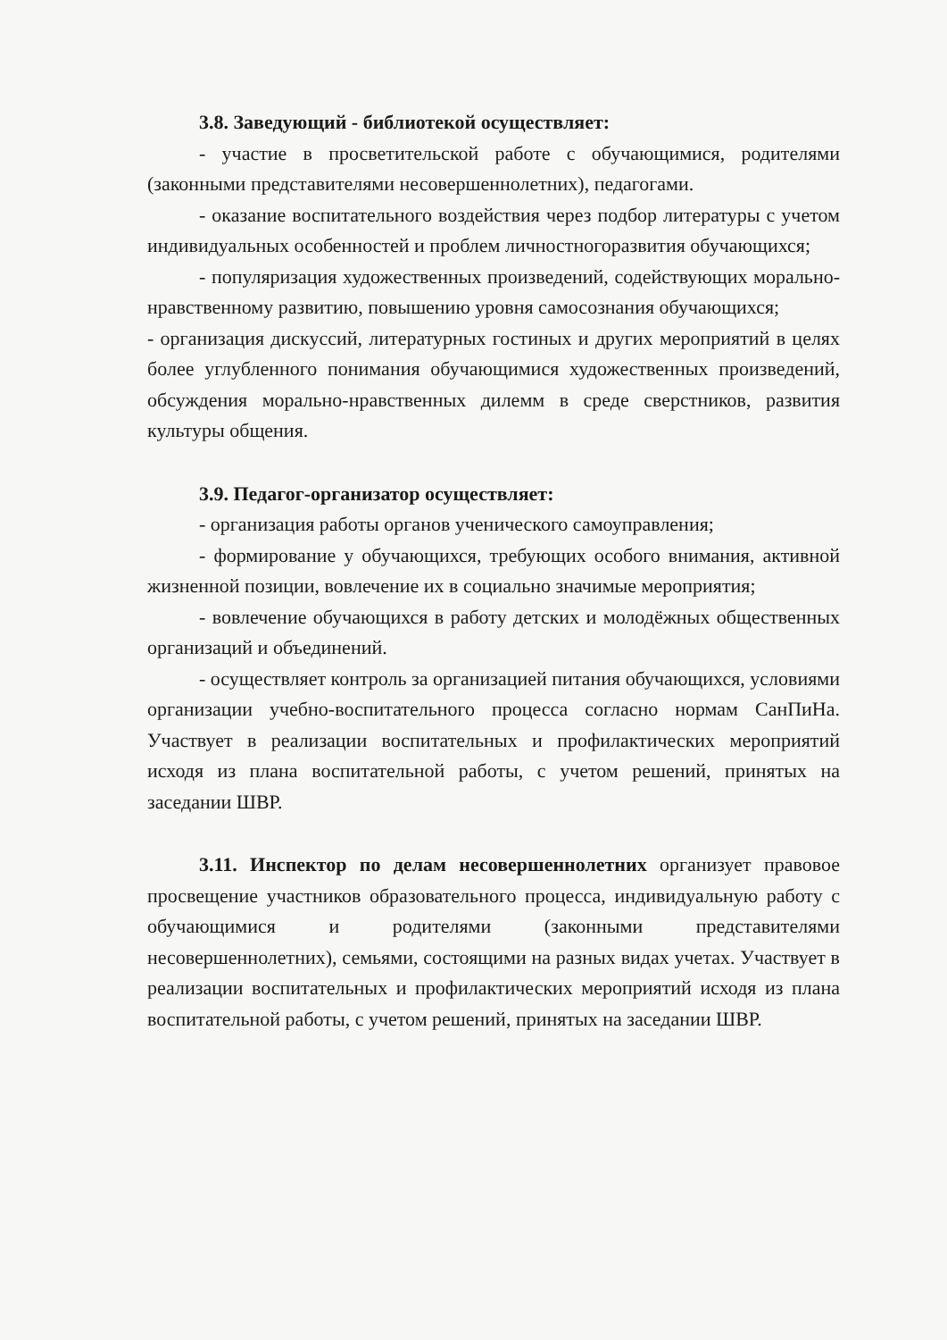3.8. Заведующий - библиотекой осуществляет:
- участие в просветительской работе с обучающимися, родителями (законными представителями несовершеннолетних), педагогами.
- оказание воспитательного воздействия через подбор литературы с учетом индивидуальных особенностей и проблем личностногоразвития обучающихся;
- популяризация художественных произведений, содействующих морально-нравственному развитию, повышению уровня самосознания обучающихся;
- организация дискуссий, литературных гостиных и других мероприятий в целях более углубленного понимания обучающимися художественных произведений, обсуждения морально-нравственных дилемм в среде сверстников, развития культуры общения.
3.9. Педагог-организатор осуществляет:
- организация работы органов ученического самоуправления;
- формирование у обучающихся, требующих особого внимания, активной жизненной позиции, вовлечение их в социально значимые мероприятия;
- вовлечение обучающихся в работу детских и молодёжных общественных организаций и объединений.
- осуществляет контроль за организацией питания обучающихся, условиями организации учебно-воспитательного процесса согласно нормам СанПиНа. Участвует в реализации воспитательных и профилактических мероприятий исходя из плана воспитательной работы, с учетом решений, принятых на заседании ШВР.
3.11. Инспектор по делам несовершеннолетних организует правовое просвещение участников образовательного процесса, индивидуальную работу с обучающимися и родителями (законными представителями несовершеннолетних), семьями, состоящими на разных видах учетах. Участвует в реализации воспитательных и профилактических мероприятий исходя из плана воспитательной работы, с учетом решений, принятых на заседании ШВР.